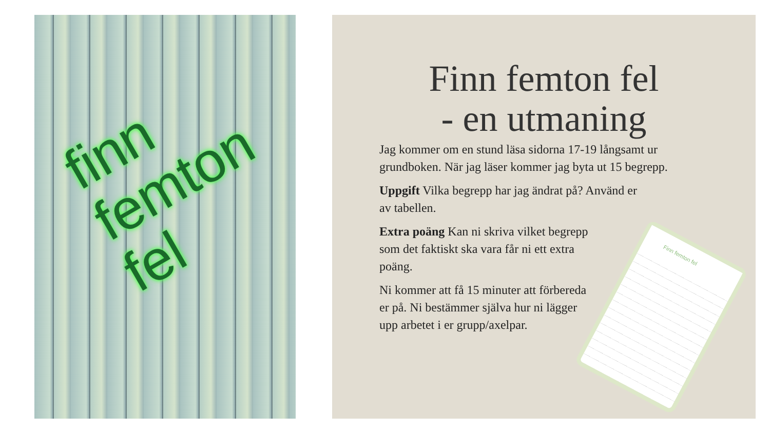finn
femton
fel
Finn femton fel
- en utmaning
Jag kommer om en stund läsa sidorna 17-19 långsamt ur grundboken. När jag läser kommer jag byta ut 15 begrepp.
Uppgift Vilka begrepp har jag ändrat på? Använd er
av tabellen.
Extra poäng Kan ni skriva vilket begrepp
som det faktiskt ska vara får ni ett extra
poäng.
Ni kommer att få 15 minuter att förbereda
er på. Ni bestämmer själva hur ni lägger
upp arbetet i er grupp/axelpar.
Finn femton fel